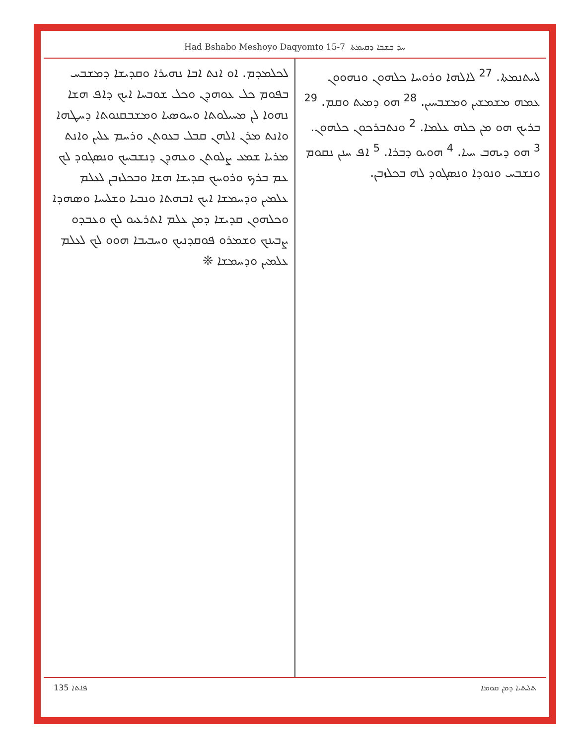Had Bshabo Meshoyo Daqyomto 15-7 ܚܕ ܒܫܒܐ ܕܩܝܡܬܐ
ܠܚܬܢܡܬܐ. <sup>27</sup> ܠܐܠܗܐ ܘܪܘܚܐ ܟܠܗܘܢ ܘܢܗܘܘܢ ܥܡܗ ܡܫܡܫܝܢ ܘܡܫܒܚܝܢ. <sup>28</sup> ܗܘ ܕܡܝܬ ܘܩܡ. <sup>29</sup> ܒܪܝܟ ܗܘ ܡܢ ܟܠܗ ܥܠܡܐ. <sup>2</sup> ܘܢܬܒܪܟܘܢ ܟܠܗܘܢ. <sup>3</sup> ܗܘ ܕܝܗܒ ܚܝܐ. <sup>4</sup> ܗܘܝܘ ܕܒܪܐ. <sup>5</sup> ܐܦ ܚܢܢ ܢܩܘܡ ܘܢܫܒܚ ܘܢܘܕܐ ܘܢܣܓܘܕ ܠܗ ܒܟܠܙܒܢ.
ܠܟܠܡܕܡ. ܐܘ ܐܢܬ ܐܒܐ ܢܗܝܪܐ ܘܩܕܝܫܐ ܕܡܫܒܚ ܒܦܘܡ ܟܠ ܥܘܗܕܢ ܘܟܠ ܫܘܒܚܐ ܐܝܟ ܕܐܦ ܗܫܐ ܢܗܘܐ ܠܢ ܡܚܝܠܘܬܐ ܘܚܘܣܝܐ ܘܡܫܒܩܢܘܬܐ ܕܚܛܗܐ ܘܐܢܬ ܡܪܢ ܐܠܗܢ ܩܒܠ ܒܥܘܬܢ ܘܪܚܡ ܥܠܝܢ ܘܐܢܬ ܡܪܝܐ ܫܡܥ ܨܠܘܬܢ ܘܥܗܕܢ ܕܢܫܒܚܟ ܘܢܣܓܘܕ ܠܟ ܥܡ ܒܪܟ ܘܪܘܚܟ ܩܕܝܫܐ ܗܫܐ ܘܒܟܠܙܒܢ ܠܥܠܡ ܥܠܡܝܢ ܘܕܚܡܫܐ ܐܝܟ ܐܒܗܬܐ ܘܢܒܝܐ ܘܫܠܝܚܐ ܘܣܗܕܐ ܘܟܠܗܘܢ ܩܕܝܫܐ ܕܡܢ ܥܠܡ ܐܬܪܥܝܘ ܠܟ ܘܥܒܕܘ ܨܒܝܢܟ ܘܫܡܪܘ ܦܘܩܕܢܝܟ ܘܚܒܝܒܐ ܗܘܘ ܠܟ ܠܥܠܡ ܥܠܡܝܢ ܘܕܚܡܫܐ ❊
135 ܦܐܬܐ ܬܠܝܬܝܐ ܕܡܢ ܩܘܡܐ